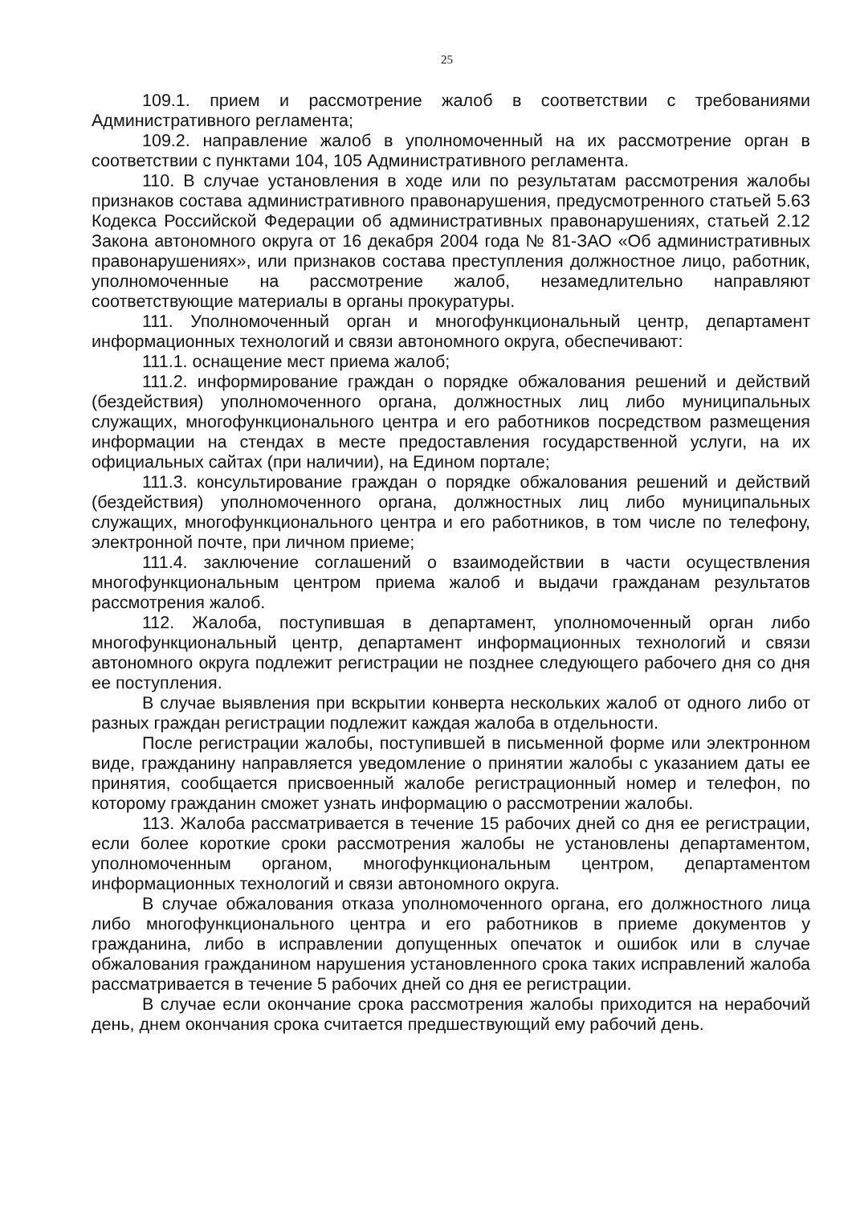25
109.1. прием и рассмотрение жалоб в соответствии с требованиями Административного регламента;
109.2. направление жалоб в уполномоченный на их рассмотрение орган в соответствии с пунктами 104, 105 Административного регламента.
110. В случае установления в ходе или по результатам рассмотрения жалобы признаков состава административного правонарушения, предусмотренного статьей 5.63 Кодекса Российской Федерации об административных правонарушениях, статьей 2.12 Закона автономного округа от 16 декабря 2004 года № 81-ЗАО «Об административных правонарушениях», или признаков состава преступления должностное лицо, работник, уполномоченные на рассмотрение жалоб, незамедлительно направляют соответствующие материалы в органы прокуратуры.
111. Уполномоченный орган и многофункциональный центр, департамент информационных технологий и связи автономного округа, обеспечивают:
111.1. оснащение мест приема жалоб;
111.2. информирование граждан о порядке обжалования решений и действий (бездействия) уполномоченного органа, должностных лиц либо муниципальных служащих, многофункционального центра и его работников посредством размещения информации на стендах в месте предоставления государственной услуги, на их официальных сайтах (при наличии), на Едином портале;
111.3. консультирование граждан о порядке обжалования решений и действий (бездействия) уполномоченного органа, должностных лиц либо муниципальных служащих, многофункционального центра и его работников, в том числе по телефону, электронной почте, при личном приеме;
111.4. заключение соглашений о взаимодействии в части осуществления многофункциональным центром приема жалоб и выдачи гражданам результатов рассмотрения жалоб.
112. Жалоба, поступившая в департамент, уполномоченный орган либо многофункциональный центр, департамент информационных технологий и связи автономного округа подлежит регистрации не позднее следующего рабочего дня со дня ее поступления.
В случае выявления при вскрытии конверта нескольких жалоб от одного либо от разных граждан регистрации подлежит каждая жалоба в отдельности.
После регистрации жалобы, поступившей в письменной форме или электронном виде, гражданину направляется уведомление о принятии жалобы с указанием даты ее принятия, сообщается присвоенный жалобе регистрационный номер и телефон, по которому гражданин сможет узнать информацию о рассмотрении жалобы.
113. Жалоба рассматривается в течение 15 рабочих дней со дня ее регистрации, если более короткие сроки рассмотрения жалобы не установлены департаментом, уполномоченным органом, многофункциональным центром, департаментом информационных технологий и связи автономного округа.
В случае обжалования отказа уполномоченного органа, его должностного лица либо многофункционального центра и его работников в приеме документов у гражданина, либо в исправлении допущенных опечаток и ошибок или в случае обжалования гражданином нарушения установленного срока таких исправлений жалоба рассматривается в течение 5 рабочих дней со дня ее регистрации.
В случае если окончание срока рассмотрения жалобы приходится на нерабочий день, днем окончания срока считается предшествующий ему рабочий день.